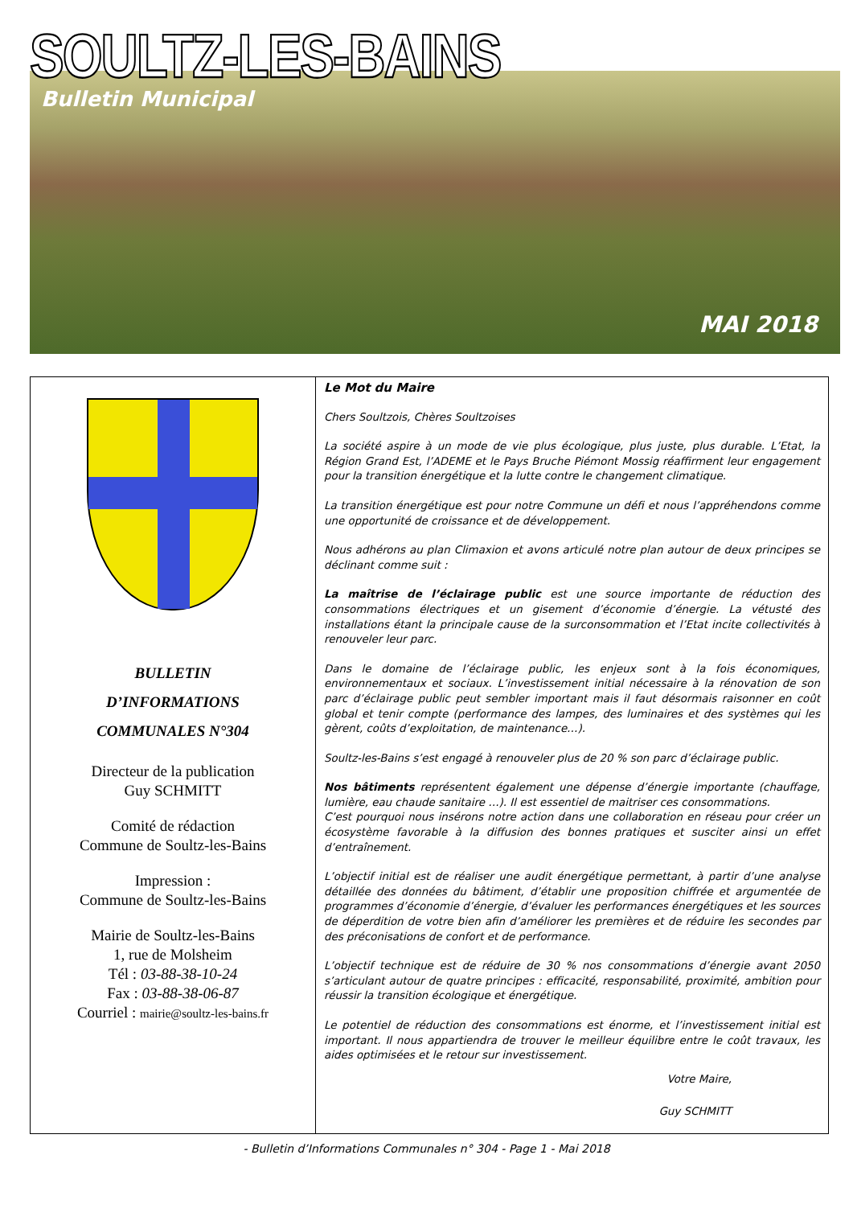SOULTZ-LES-BAINS
Bulletin Municipal
MAI 2018
BULLETIN
D’INFORMATIONS
COMMUNALES N°304
Directeur de la publication
Guy SCHMITT
Comité de rédaction
Commune de Soultz-les-Bains
Impression :
Commune de Soultz-les-Bains
Mairie de Soultz-les-Bains
1, rue de Molsheim
Tél : 03-88-38-10-24
Fax : 03-88-38-06-87
Courriel : mairie@soultz-les-bains.fr
Le Mot du Maire
Chers Soultzois, Chères Soultzoises
La société aspire à un mode de vie plus écologique, plus juste, plus durable. L’Etat, la Région Grand Est, l’ADEME et le Pays Bruche Piémont Mossig réaffirment leur engagement pour la transition énergétique et la lutte contre le changement climatique.
La transition énergétique est pour notre Commune un défi et nous l’appréhendons comme une opportunité de croissance et de développement.
Nous adhérons au plan Climaxion et avons articulé notre plan autour de deux principes se déclinant comme suit :
La maîtrise de l’éclairage public est une source importante de réduction des consommations électriques et un gisement d’économie d’énergie. La vétusté des installations étant la principale cause de la surconsommation et l’Etat incite collectivités à renouveler leur parc.
Dans le domaine de l’éclairage public, les enjeux sont à la fois économiques, environnementaux et sociaux. L’investissement initial nécessaire à la rénovation de son parc d’éclairage public peut sembler important mais il faut désormais raisonner en coût global et tenir compte (performance des lampes, des luminaires et des systèmes qui les gèrent, coûts d’exploitation, de maintenance…).
Soultz-les-Bains s’est engagé à renouveler plus de 20 % son parc d’éclairage public.
Nos bâtiments représentent également une dépense d’énergie importante (chauffage, lumière, eau chaude sanitaire …). Il est essentiel de maitriser ces consommations.
C’est pourquoi nous insérons notre action dans une collaboration en réseau pour créer un écosystème favorable à la diffusion des bonnes pratiques et susciter ainsi un effet d’entraînement.
L’objectif initial est de réaliser une audit énergétique permettant, à partir d’une analyse détaillée des données du bâtiment, d’établir une proposition chiffrée et argumentée de programmes d’économie d’énergie, d’évaluer les performances énergétiques et les sources de déperdition de votre bien afin d’améliorer les premières et de réduire les secondes par des préconisations de confort et de performance.
L’objectif technique est de réduire de 30 % nos consommations d’énergie avant 2050 s’articulant autour de quatre principes : efficacité, responsabilité, proximité, ambition pour réussir la transition écologique et énergétique.
Le potentiel de réduction des consommations est énorme, et l’investissement initial est important. Il nous appartiendra de trouver le meilleur équilibre entre le coût travaux, les aides optimisées et le retour sur investissement.
Votre Maire,
Guy SCHMITT
- Bulletin d’Informations Communales n° 304 - Page 1 - Mai 2018